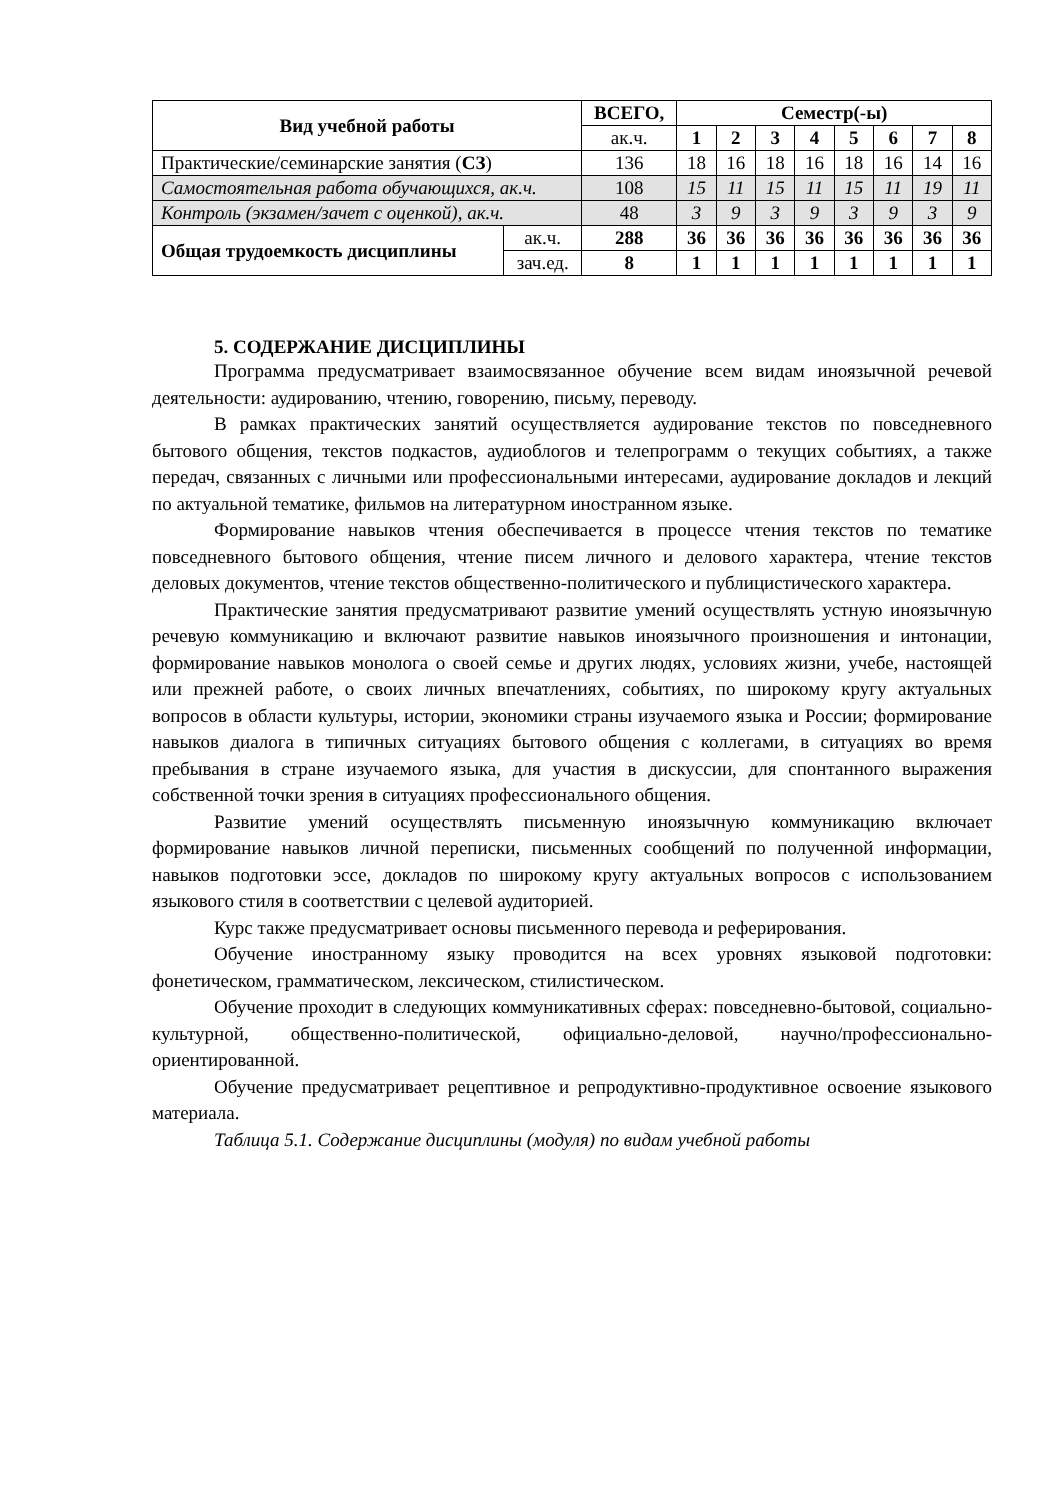| Вид учебной работы | | ВСЕГО, | Семестр(-ы) | | | | | | | |
| --- | --- | --- | --- | --- | --- | --- | --- | --- | --- | --- |
| | | ак.ч. | 1 | 2 | 3 | 4 | 5 | 6 | 7 | 8 |
| Практические/семинарские занятия ( СЗ ) | | 136 | 18 | 16 | 18 | 16 | 18 | 16 | 14 | 16 |
| Самостоятельная работа обучающихся, ак.ч. | | 108 | 15 | 11 | 15 | 11 | 15 | 11 | 19 | 11 |
| Контроль (экзамен/зачет с оценкой), ак.ч. | | 48 | 3 | 9 | 3 | 9 | 3 | 9 | 3 | 9 |
| Общая трудоемкость дисциплины | ак.ч. | 288 | 36 | 36 | 36 | 36 | 36 | 36 | 36 | 36 |
| | зач.ед. | 8 | 1 | 1 | 1 | 1 | 1 | 1 | 1 | 1 |
5. СОДЕРЖАНИЕ ДИСЦИПЛИНЫ
Программа предусматривает взаимосвязанное обучение всем видам иноязычной речевой деятельности: аудированию, чтению, говорению, письму, переводу.
В рамках практических занятий осуществляется аудирование текстов по повседневного бытового общения, текстов подкастов, аудиоблогов и телепрограмм о текущих событиях, а также передач, связанных с личными или профессиональными интересами, аудирование докладов и лекций по актуальной тематике, фильмов на литературном иностранном языке.
Формирование навыков чтения обеспечивается в процессе чтения текстов по тематике повседневного бытового общения, чтение писем личного и делового характера, чтение текстов деловых документов, чтение текстов общественно-политического и публицистического характера.
Практические занятия предусматривают развитие умений осуществлять устную иноязычную речевую коммуникацию и включают развитие навыков иноязычного произношения и интонации, формирование навыков монолога о своей семье и других людях, условиях жизни, учебе, настоящей или прежней работе, о своих личных впечатлениях, событиях, по широкому кругу актуальных вопросов в области культуры, истории, экономики страны изучаемого языка и России; формирование навыков диалога в типичных ситуациях бытового общения с коллегами, в ситуациях во время пребывания в стране изучаемого языка, для участия в дискуссии, для спонтанного выражения собственной точки зрения в ситуациях профессионального общения.
Развитие умений осуществлять письменную иноязычную коммуникацию включает формирование навыков личной переписки, письменных сообщений по полученной информации, навыков подготовки эссе, докладов по широкому кругу актуальных вопросов с использованием языкового стиля в соответствии с целевой аудиторией.
Курс также предусматривает основы письменного перевода и реферирования.
Обучение иностранному языку проводится на всех уровнях языковой подготовки: фонетическом, грамматическом, лексическом, стилистическом.
Обучение проходит в следующих коммуникативных сферах: повседневно-бытовой, социально-культурной, общественно-политической, официально-деловой, научно/профессионально-ориентированной.
Обучение предусматривает рецептивное и репродуктивно-продуктивное освоение языкового материала.
Таблица 5.1. Содержание дисциплины (модуля) по видам учебной работы